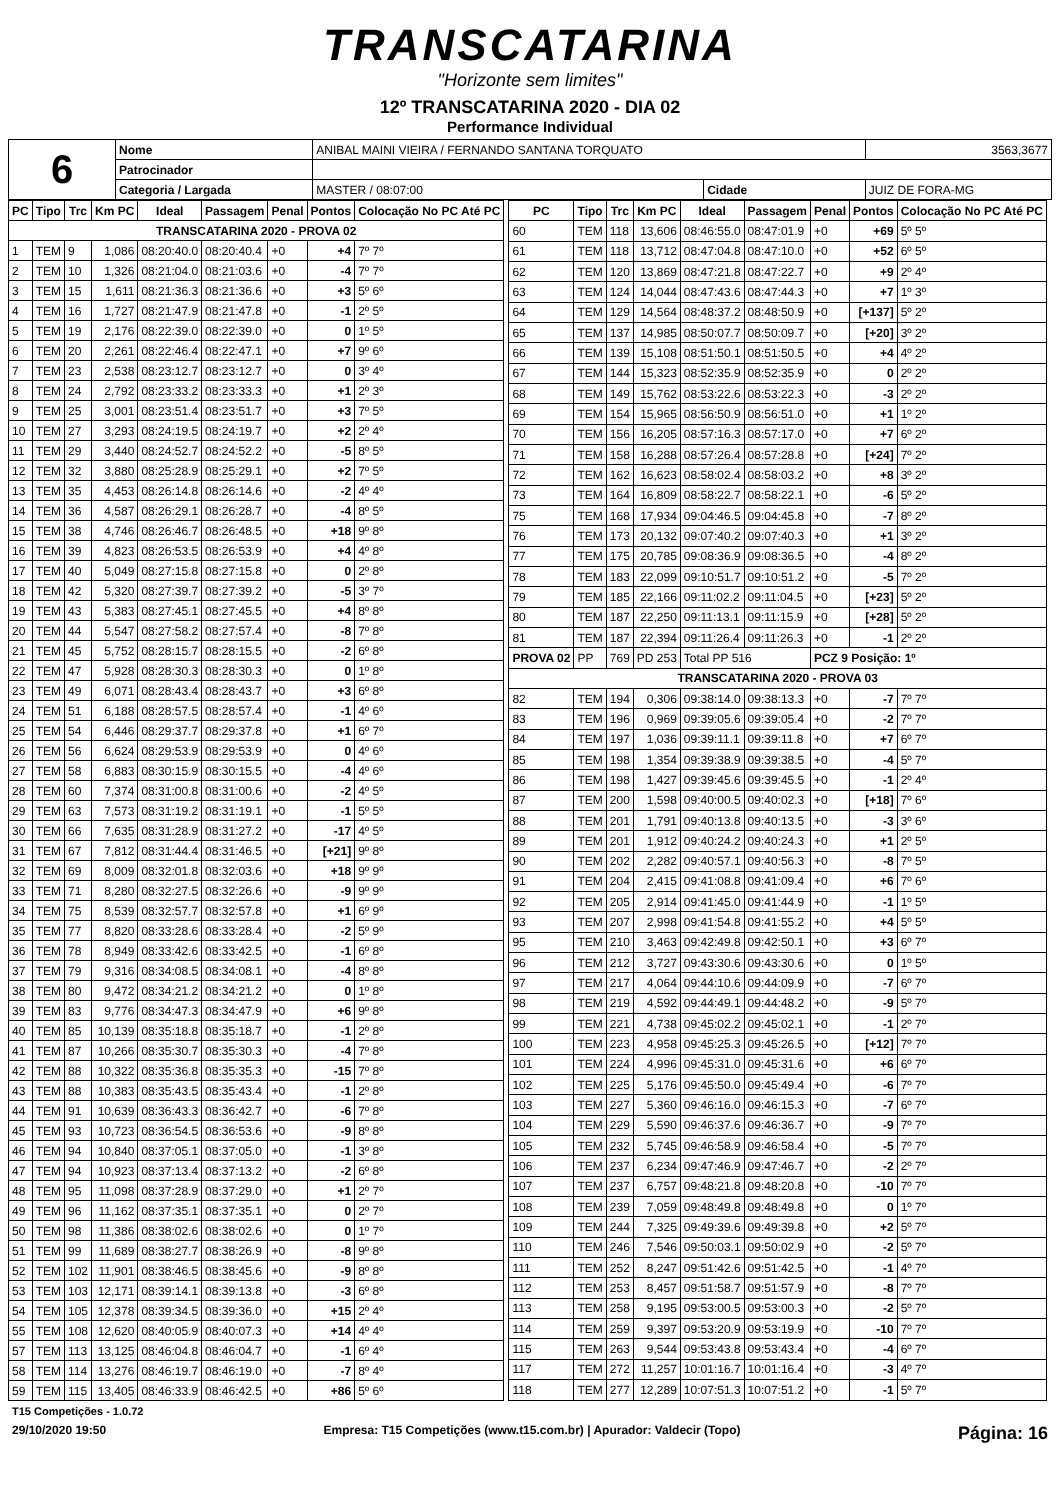TRANSCATARINA
"Horizonte sem limites"
12º TRANSCATARINA 2020 - DIA 02
Performance Individual
| 6 | Nome | ANIBAL MAINI VIEIRA / FERNANDO SANTANA TORQUATO | | | 3563,3677 |
| | Patrocinador | | | | |
| | Categoria / Largada | | MASTER / 08:07:00 | Cidade | JUIZ DE FORA-MG |
| PC | Tipo | Trc | Km PC | Ideal | Passagem | Penal | Pontos | Colocação No PC Até PC |
| --- | --- | --- | --- | --- | --- | --- | --- | --- |
| TRANSCATARINA 2020 - PROVA 02 | | | | | | | | |
| 1 | TEM | 9 | 1,086 | 08:20:40.0 | 08:20:40.4 | +0 | +4 | 7º 7º |
| 2 | TEM | 10 | 1,326 | 08:21:04.0 | 08:21:03.6 | +0 | -4 | 7º 7º |
| 3 | TEM | 15 | 1,611 | 08:21:36.3 | 08:21:36.6 | +0 | +3 | 5º 6º |
| 4 | TEM | 16 | 1,727 | 08:21:47.9 | 08:21:47.8 | +0 | -1 | 2º 5º |
| 5 | TEM | 19 | 2,176 | 08:22:39.0 | 08:22:39.0 | +0 | 0 | 1º 5º |
| 6 | TEM | 20 | 2,261 | 08:22:46.4 | 08:22:47.1 | +0 | +7 | 9º 6º |
| 7 | TEM | 23 | 2,538 | 08:23:12.7 | 08:23:12.7 | +0 | 0 | 3º 4º |
| 8 | TEM | 24 | 2,792 | 08:23:33.2 | 08:23:33.3 | +0 | +1 | 2º 3º |
| 9 | TEM | 25 | 3,001 | 08:23:51.4 | 08:23:51.7 | +0 | +3 | 7º 5º |
| 10 | TEM | 27 | 3,293 | 08:24:19.5 | 08:24:19.7 | +0 | +2 | 2º 4º |
| 11 | TEM | 29 | 3,440 | 08:24:52.7 | 08:24:52.2 | +0 | -5 | 8º 5º |
| 12 | TEM | 32 | 3,880 | 08:25:28.9 | 08:25:29.1 | +0 | +2 | 7º 5º |
| 13 | TEM | 35 | 4,453 | 08:26:14.8 | 08:26:14.6 | +0 | -2 | 4º 4º |
| 14 | TEM | 36 | 4,587 | 08:26:29.1 | 08:26:28.7 | +0 | -4 | 8º 5º |
| 15 | TEM | 38 | 4,746 | 08:26:46.7 | 08:26:48.5 | +0 | +18 | 9º 8º |
| 16 | TEM | 39 | 4,823 | 08:26:53.5 | 08:26:53.9 | +0 | +4 | 4º 8º |
| 17 | TEM | 40 | 5,049 | 08:27:15.8 | 08:27:15.8 | +0 | 0 | 2º 8º |
| 18 | TEM | 42 | 5,320 | 08:27:39.7 | 08:27:39.2 | +0 | -5 | 3º 7º |
| 19 | TEM | 43 | 5,383 | 08:27:45.1 | 08:27:45.5 | +0 | +4 | 8º 8º |
| 20 | TEM | 44 | 5,547 | 08:27:58.2 | 08:27:57.4 | +0 | -8 | 7º 8º |
| 21 | TEM | 45 | 5,752 | 08:28:15.7 | 08:28:15.5 | +0 | -2 | 6º 8º |
| 22 | TEM | 47 | 5,928 | 08:28:30.3 | 08:28:30.3 | +0 | 0 | 1º 8º |
| 23 | TEM | 49 | 6,071 | 08:28:43.4 | 08:28:43.7 | +0 | +3 | 6º 8º |
| 24 | TEM | 51 | 6,188 | 08:28:57.5 | 08:28:57.4 | +0 | -1 | 4º 6º |
| 25 | TEM | 54 | 6,446 | 08:29:37.7 | 08:29:37.8 | +0 | +1 | 6º 7º |
| 26 | TEM | 56 | 6,624 | 08:29:53.9 | 08:29:53.9 | +0 | 0 | 4º 6º |
| 27 | TEM | 58 | 6,883 | 08:30:15.9 | 08:30:15.5 | +0 | -4 | 4º 6º |
| 28 | TEM | 60 | 7,374 | 08:31:00.8 | 08:31:00.6 | +0 | -2 | 4º 5º |
| 29 | TEM | 63 | 7,573 | 08:31:19.2 | 08:31:19.1 | +0 | -1 | 5º 5º |
| 30 | TEM | 66 | 7,635 | 08:31:28.9 | 08:31:27.2 | +0 | -17 | 4º 5º |
| 31 | TEM | 67 | 7,812 | 08:31:44.4 | 08:31:46.5 | +0 | [+21] | 9º 8º |
| 32 | TEM | 69 | 8,009 | 08:32:01.8 | 08:32:03.6 | +0 | +18 | 9º 9º |
| 33 | TEM | 71 | 8,280 | 08:32:27.5 | 08:32:26.6 | +0 | -9 | 9º 9º |
| 34 | TEM | 75 | 8,539 | 08:32:57.7 | 08:32:57.8 | +0 | +1 | 6º 9º |
| 35 | TEM | 77 | 8,820 | 08:33:28.6 | 08:33:28.4 | +0 | -2 | 5º 9º |
| 36 | TEM | 78 | 8,949 | 08:33:42.6 | 08:33:42.5 | +0 | -1 | 6º 8º |
| 37 | TEM | 79 | 9,316 | 08:34:08.5 | 08:34:08.1 | +0 | -4 | 8º 8º |
| 38 | TEM | 80 | 9,472 | 08:34:21.2 | 08:34:21.2 | +0 | 0 | 1º 8º |
| 39 | TEM | 83 | 9,776 | 08:34:47.3 | 08:34:47.9 | +0 | +6 | 9º 8º |
| 40 | TEM | 85 | 10,139 | 08:35:18.8 | 08:35:18.7 | +0 | -1 | 2º 8º |
| 41 | TEM | 87 | 10,266 | 08:35:30.7 | 08:35:30.3 | +0 | -4 | 7º 8º |
| 42 | TEM | 88 | 10,322 | 08:35:36.8 | 08:35:35.3 | +0 | -15 | 7º 8º |
| 43 | TEM | 88 | 10,383 | 08:35:43.5 | 08:35:43.4 | +0 | -1 | 2º 8º |
| 44 | TEM | 91 | 10,639 | 08:36:43.3 | 08:36:42.7 | +0 | -6 | 7º 8º |
| 45 | TEM | 93 | 10,723 | 08:36:54.5 | 08:36:53.6 | +0 | -9 | 8º 8º |
| 46 | TEM | 94 | 10,840 | 08:37:05.1 | 08:37:05.0 | +0 | -1 | 3º 8º |
| 47 | TEM | 94 | 10,923 | 08:37:13.4 | 08:37:13.2 | +0 | -2 | 6º 8º |
| 48 | TEM | 95 | 11,098 | 08:37:28.9 | 08:37:29.0 | +0 | +1 | 2º 7º |
| 49 | TEM | 96 | 11,162 | 08:37:35.1 | 08:37:35.1 | +0 | 0 | 2º 7º |
| 50 | TEM | 98 | 11,386 | 08:38:02.6 | 08:38:02.6 | +0 | 0 | 1º 7º |
| 51 | TEM | 99 | 11,689 | 08:38:27.7 | 08:38:26.9 | +0 | -8 | 9º 8º |
| 52 | TEM | 102 | 11,901 | 08:38:46.5 | 08:38:45.6 | +0 | -9 | 8º 8º |
| 53 | TEM | 103 | 12,171 | 08:39:14.1 | 08:39:13.8 | +0 | -3 | 6º 8º |
| 54 | TEM | 105 | 12,378 | 08:39:34.5 | 08:39:36.0 | +0 | +15 | 2º 4º |
| 55 | TEM | 108 | 12,620 | 08:40:05.9 | 08:40:07.3 | +0 | +14 | 4º 4º |
| 57 | TEM | 113 | 13,125 | 08:46:04.8 | 08:46:04.7 | +0 | -1 | 6º 4º |
| 58 | TEM | 114 | 13,276 | 08:46:19.7 | 08:46:19.0 | +0 | -7 | 8º 4º |
| 59 | TEM | 115 | 13,405 | 08:46:33.9 | 08:46:42.5 | +0 | +86 | 5º 6º |
| PC | Tipo | Trc | Km PC | Ideal | Passagem | Penal | Pontos | Colocação No PC Até PC |
| --- | --- | --- | --- | --- | --- | --- | --- | --- |
| 60 | TEM | 118 | 13,606 | 08:46:55.0 | 08:47:01.9 | +0 | +69 | 5º 5º |
| 61 | TEM | 118 | 13,712 | 08:47:04.8 | 08:47:10.0 | +0 | +52 | 6º 5º |
| 62 | TEM | 120 | 13,869 | 08:47:21.8 | 08:47:22.7 | +0 | +9 | 2º 4º |
| 63 | TEM | 124 | 14,044 | 08:47:43.6 | 08:47:44.3 | +0 | +7 | 1º 3º |
| 64 | TEM | 129 | 14,564 | 08:48:37.2 | 08:48:50.9 | +0 | [+137] | 5º 2º |
| 65 | TEM | 137 | 14,985 | 08:50:07.7 | 08:50:09.7 | +0 | [+20] | 3º 2º |
| 66 | TEM | 139 | 15,108 | 08:51:50.1 | 08:51:50.5 | +0 | +4 | 4º 2º |
| 67 | TEM | 144 | 15,323 | 08:52:35.9 | 08:52:35.9 | +0 | 0 | 2º 2º |
| 68 | TEM | 149 | 15,762 | 08:53:22.6 | 08:53:22.3 | +0 | -3 | 2º 2º |
| 69 | TEM | 154 | 15,965 | 08:56:50.9 | 08:56:51.0 | +0 | +1 | 1º 2º |
| 70 | TEM | 156 | 16,205 | 08:57:16.3 | 08:57:17.0 | +0 | +7 | 6º 2º |
| 71 | TEM | 158 | 16,288 | 08:57:26.4 | 08:57:28.8 | +0 | [+24] | 7º 2º |
| 72 | TEM | 162 | 16,623 | 08:58:02.4 | 08:58:03.2 | +0 | +8 | 3º 2º |
| 73 | TEM | 164 | 16,809 | 08:58:22.7 | 08:58:22.1 | +0 | -6 | 5º 2º |
| 75 | TEM | 168 | 17,934 | 09:04:46.5 | 09:04:45.8 | +0 | -7 | 8º 2º |
| 76 | TEM | 173 | 20,132 | 09:07:40.2 | 09:07:40.3 | +0 | +1 | 3º 2º |
| 77 | TEM | 175 | 20,785 | 09:08:36.9 | 09:08:36.5 | +0 | -4 | 8º 2º |
| 78 | TEM | 183 | 22,099 | 09:10:51.7 | 09:10:51.2 | +0 | -5 | 7º 2º |
| 79 | TEM | 185 | 22,166 | 09:11:02.2 | 09:11:04.5 | +0 | [+23] | 5º 2º |
| 80 | TEM | 187 | 22,250 | 09:11:13.1 | 09:11:15.9 | +0 | [+28] | 5º 2º |
| 81 | TEM | 187 | 22,394 | 09:11:26.4 | 09:11:26.3 | +0 | -1 | 2º 2º |
| PROVA 02 | PP | 769 | PD 253 | Total PP 516 | | PCZ 9 Posição: 1º | | |
| TRANSCATARINA 2020 - PROVA 03 | | | | | | | | |
| 82 | TEM | 194 | 0,306 | 09:38:14.0 | 09:38:13.3 | +0 | -7 | 7º 7º |
| 83 | TEM | 196 | 0,969 | 09:39:05.6 | 09:39:05.4 | +0 | -2 | 7º 7º |
| 84 | TEM | 197 | 1,036 | 09:39:11.1 | 09:39:11.8 | +0 | +7 | 6º 7º |
| 85 | TEM | 198 | 1,354 | 09:39:38.9 | 09:39:38.5 | +0 | -4 | 5º 7º |
| 86 | TEM | 198 | 1,427 | 09:39:45.6 | 09:39:45.5 | +0 | -1 | 2º 4º |
| 87 | TEM | 200 | 1,598 | 09:40:00.5 | 09:40:02.3 | +0 | [+18] | 7º 6º |
| 88 | TEM | 201 | 1,791 | 09:40:13.8 | 09:40:13.5 | +0 | -3 | 3º 6º |
| 89 | TEM | 201 | 1,912 | 09:40:24.2 | 09:40:24.3 | +0 | +1 | 2º 5º |
| 90 | TEM | 202 | 2,282 | 09:40:57.1 | 09:40:56.3 | +0 | -8 | 7º 5º |
| 91 | TEM | 204 | 2,415 | 09:41:08.8 | 09:41:09.4 | +0 | +6 | 7º 6º |
| 92 | TEM | 205 | 2,914 | 09:41:45.0 | 09:41:44.9 | +0 | -1 | 1º 5º |
| 93 | TEM | 207 | 2,998 | 09:41:54.8 | 09:41:55.2 | +0 | +4 | 5º 5º |
| 95 | TEM | 210 | 3,463 | 09:42:49.8 | 09:42:50.1 | +0 | +3 | 6º 7º |
| 96 | TEM | 212 | 3,727 | 09:43:30.6 | 09:43:30.6 | +0 | 0 | 1º 5º |
| 97 | TEM | 217 | 4,064 | 09:44:10.6 | 09:44:09.9 | +0 | -7 | 6º 7º |
| 98 | TEM | 219 | 4,592 | 09:44:49.1 | 09:44:48.2 | +0 | -9 | 5º 7º |
| 99 | TEM | 221 | 4,738 | 09:45:02.2 | 09:45:02.1 | +0 | -1 | 2º 7º |
| 100 | TEM | 223 | 4,958 | 09:45:25.3 | 09:45:26.5 | +0 | [+12] | 7º 7º |
| 101 | TEM | 224 | 4,996 | 09:45:31.0 | 09:45:31.6 | +0 | +6 | 6º 7º |
| 102 | TEM | 225 | 5,176 | 09:45:50.0 | 09:45:49.4 | +0 | -6 | 7º 7º |
| 103 | TEM | 227 | 5,360 | 09:46:16.0 | 09:46:15.3 | +0 | -7 | 6º 7º |
| 104 | TEM | 229 | 5,590 | 09:46:37.6 | 09:46:36.7 | +0 | -9 | 7º 7º |
| 105 | TEM | 232 | 5,745 | 09:46:58.9 | 09:46:58.4 | +0 | -5 | 7º 7º |
| 106 | TEM | 237 | 6,234 | 09:47:46.9 | 09:47:46.7 | +0 | -2 | 2º 7º |
| 107 | TEM | 237 | 6,757 | 09:48:21.8 | 09:48:20.8 | +0 | -10 | 7º 7º |
| 108 | TEM | 239 | 7,059 | 09:48:49.8 | 09:48:49.8 | +0 | 0 | 1º 7º |
| 109 | TEM | 244 | 7,325 | 09:49:39.6 | 09:49:39.8 | +0 | +2 | 5º 7º |
| 110 | TEM | 246 | 7,546 | 09:50:03.1 | 09:50:02.9 | +0 | -2 | 5º 7º |
| 111 | TEM | 252 | 8,247 | 09:51:42.6 | 09:51:42.5 | +0 | -1 | 4º 7º |
| 112 | TEM | 253 | 8,457 | 09:51:58.7 | 09:51:57.9 | +0 | -8 | 7º 7º |
| 113 | TEM | 258 | 9,195 | 09:53:00.5 | 09:53:00.3 | +0 | -2 | 5º 7º |
| 114 | TEM | 259 | 9,397 | 09:53:20.9 | 09:53:19.9 | +0 | -10 | 7º 7º |
| 115 | TEM | 263 | 9,544 | 09:53:43.8 | 09:53:43.4 | +0 | -4 | 6º 7º |
| 117 | TEM | 272 | 11,257 | 10:01:16.7 | 10:01:16.4 | +0 | -3 | 4º 7º |
| 118 | TEM | 277 | 12,289 | 10:07:51.3 | 10:07:51.2 | +0 | -1 | 5º 7º |
T15 Competições - 1.0.72
29/10/2020 19:50 Empresa: T15 Competições (www.t15.com.br) | Apurador: Valdecir (Topo) Página: 16